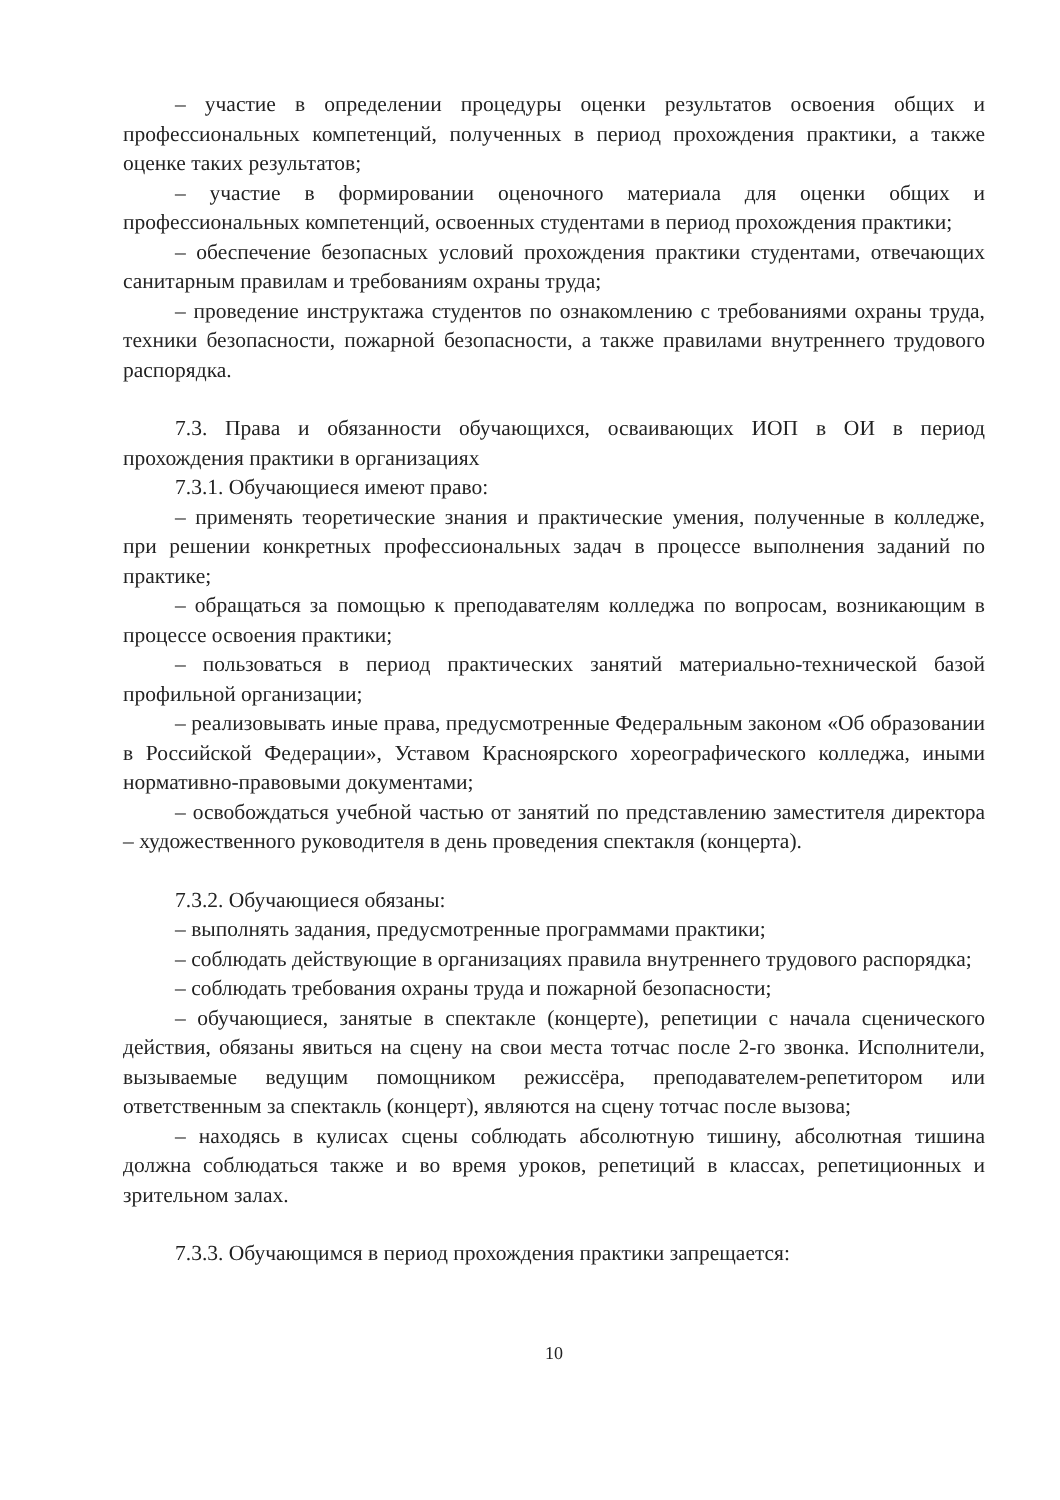– участие в определении процедуры оценки результатов освоения общих и профессиональных компетенций, полученных в период прохождения практики, а также оценке таких результатов;
– участие в формировании оценочного материала для оценки общих и профессиональных компетенций, освоенных студентами в период прохождения практики;
– обеспечение безопасных условий прохождения практики студентами, отвечающих санитарным правилам и требованиям охраны труда;
– проведение инструктажа студентов по ознакомлению с требованиями охраны труда, техники безопасности, пожарной безопасности, а также правилами внутреннего трудового распорядка.
7.3. Права и обязанности обучающихся, осваивающих ИОП в ОИ в период прохождения практики в организациях
7.3.1. Обучающиеся имеют право:
– применять теоретические знания и практические умения, полученные в колледже, при решении конкретных профессиональных задач в процессе выполнения заданий по практике;
– обращаться за помощью к преподавателям колледжа по вопросам, возникающим в процессе освоения практики;
– пользоваться в период практических занятий материально-технической базой профильной организации;
– реализовывать иные права, предусмотренные Федеральным законом «Об образовании в Российской Федерации», Уставом Красноярского хореографического колледжа, иными нормативно-правовыми документами;
– освобождаться учебной частью от занятий по представлению заместителя директора – художественного руководителя в день проведения спектакля (концерта).
7.3.2. Обучающиеся обязаны:
– выполнять задания, предусмотренные программами практики;
– соблюдать действующие в организациях правила внутреннего трудового распорядка;
– соблюдать требования охраны труда и пожарной безопасности;
– обучающиеся, занятые в спектакле (концерте), репетиции с начала сценического действия, обязаны явиться на сцену на свои места тотчас после 2-го звонка. Исполнители, вызываемые ведущим помощником режиссёра, преподавателем-репетитором или ответственным за спектакль (концерт), являются на сцену тотчас после вызова;
– находясь в кулисах сцены соблюдать абсолютную тишину, абсолютная тишина должна соблюдаться также и во время уроков, репетиций в классах, репетиционных и зрительном залах.
7.3.3. Обучающимся в период прохождения практики запрещается:
10